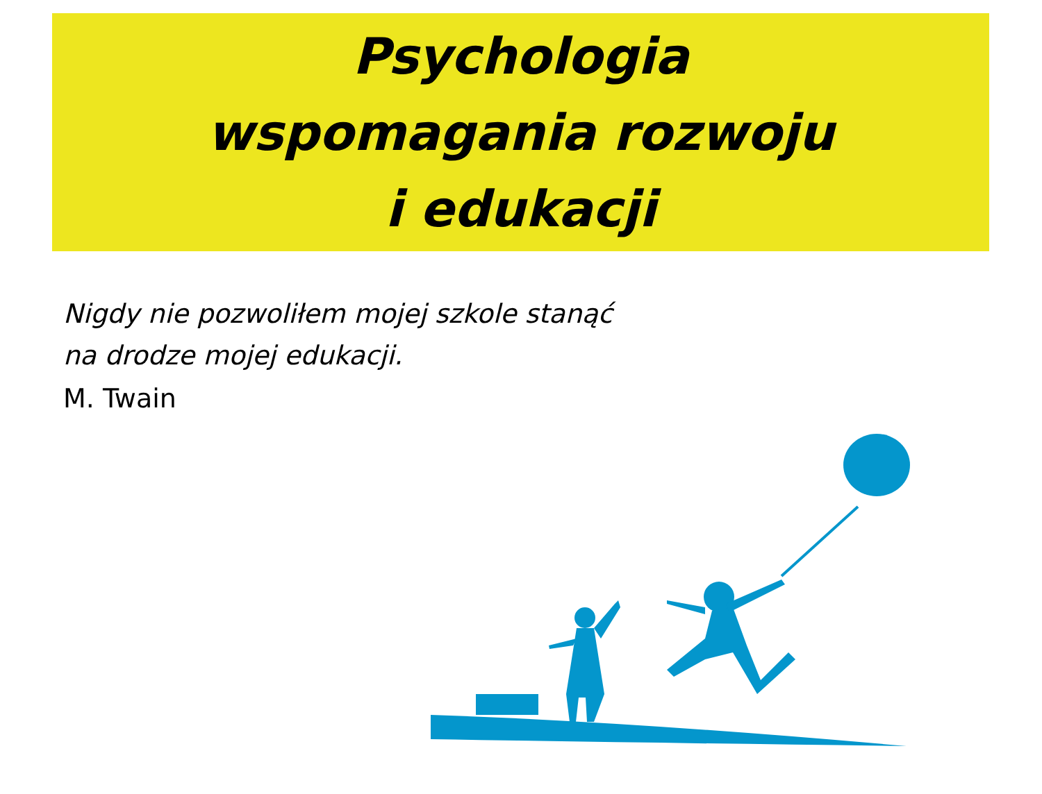Psychologia
wspomagania rozwoju
i edukacji
Nigdy nie pozwoliłem mojej szkole stanąć
na drodze mojej edukacji.
M. Twain